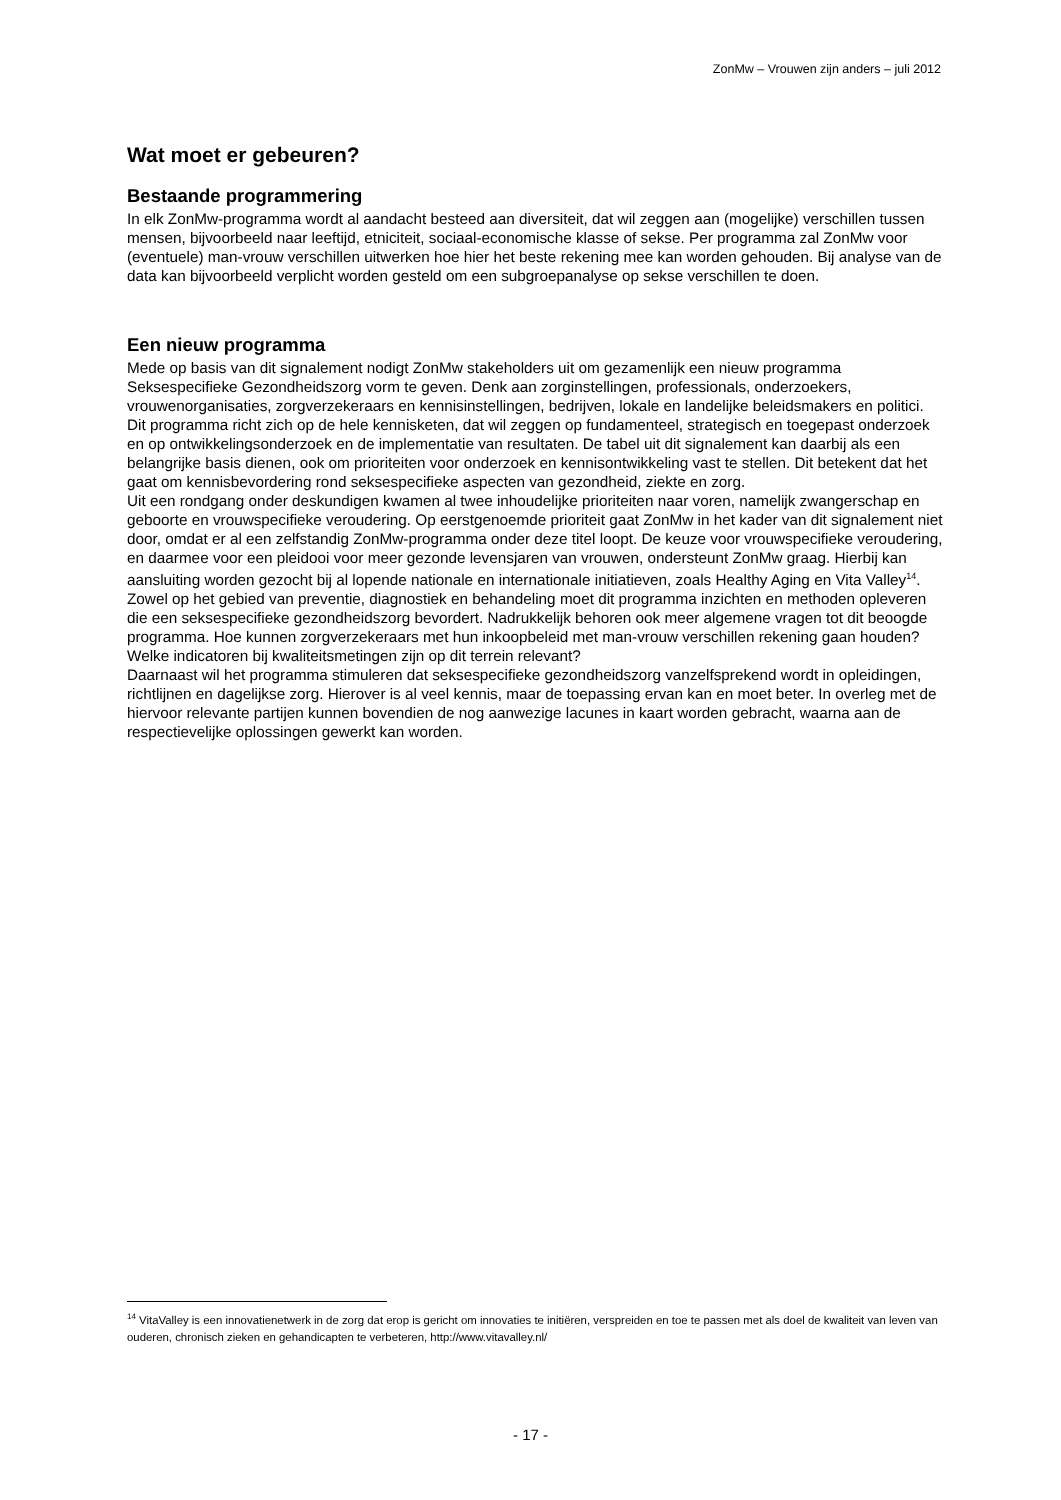ZonMw – Vrouwen zijn anders – juli 2012
Wat moet er gebeuren?
Bestaande programmering
In elk ZonMw-programma wordt al aandacht besteed aan diversiteit, dat wil zeggen aan (mogelijke) verschillen tussen mensen, bijvoorbeeld naar leeftijd, etniciteit, sociaal-economische klasse of sekse. Per programma zal ZonMw voor (eventuele) man-vrouw verschillen uitwerken hoe hier het beste rekening mee kan worden gehouden. Bij analyse van de data kan bijvoorbeeld verplicht worden gesteld om een subgroepanalyse op sekse verschillen te doen.
Een nieuw programma
Mede op basis van dit signalement nodigt ZonMw stakeholders uit om gezamenlijk een nieuw programma Seksespecifieke Gezondheidszorg vorm te geven. Denk aan zorginstellingen, professionals, onderzoekers, vrouwenorganisaties, zorgverzekeraars en kennisinstellingen, bedrijven, lokale en landelijke beleidsmakers en politici.
Dit programma richt zich op de hele kennisketen, dat wil zeggen op fundamenteel, strategisch en toegepast onderzoek en op ontwikkelingsonderzoek en de implementatie van resultaten. De tabel uit dit signalement kan daarbij als een belangrijke basis dienen, ook om prioriteiten voor onderzoek en kennisontwikkeling vast te stellen. Dit betekent dat het gaat om kennisbevordering rond seksespecifieke aspecten van gezondheid, ziekte en zorg.
Uit een rondgang onder deskundigen kwamen al twee inhoudelijke prioriteiten naar voren, namelijk zwangerschap en geboorte en vrouwspecifieke veroudering. Op eerstgenoemde prioriteit gaat ZonMw in het kader van dit signalement niet door, omdat er al een zelfstandig ZonMw-programma onder deze titel loopt. De keuze voor vrouwspecifieke veroudering, en daarmee voor een pleidooi voor meer gezonde levensjaren van vrouwen, ondersteunt ZonMw graag. Hierbij kan aansluiting worden gezocht bij al lopende nationale en internationale initiatieven, zoals Healthy Aging en Vita Valley<sup>14</sup>.
Zowel op het gebied van preventie, diagnostiek en behandeling moet dit programma inzichten en methoden opleveren die een seksespecifieke gezondheidszorg bevordert. Nadrukkelijk behoren ook meer algemene vragen tot dit beoogde programma. Hoe kunnen zorgverzekeraars met hun inkoopbeleid met man-vrouw verschillen rekening gaan houden? Welke indicatoren bij kwaliteitsmetingen zijn op dit terrein relevant?
Daarnaast wil het programma stimuleren dat seksespecifieke gezondheidszorg vanzelfsprekend wordt in opleidingen, richtlijnen en dagelijkse zorg. Hierover is al veel kennis, maar de toepassing ervan kan en moet beter. In overleg met de hiervoor relevante partijen kunnen bovendien de nog aanwezige lacunes in kaart worden gebracht, waarna aan de respectievelijke oplossingen gewerkt kan worden.
<sup>14</sup> VitaValley is een innovatienetwerk in de zorg dat erop is gericht om innovaties te initiëren, verspreiden en toe te passen met als doel de kwaliteit van leven van ouderen, chronisch zieken en gehandicapten te verbeteren, http://www.vitavalley.nl/
- 17 -